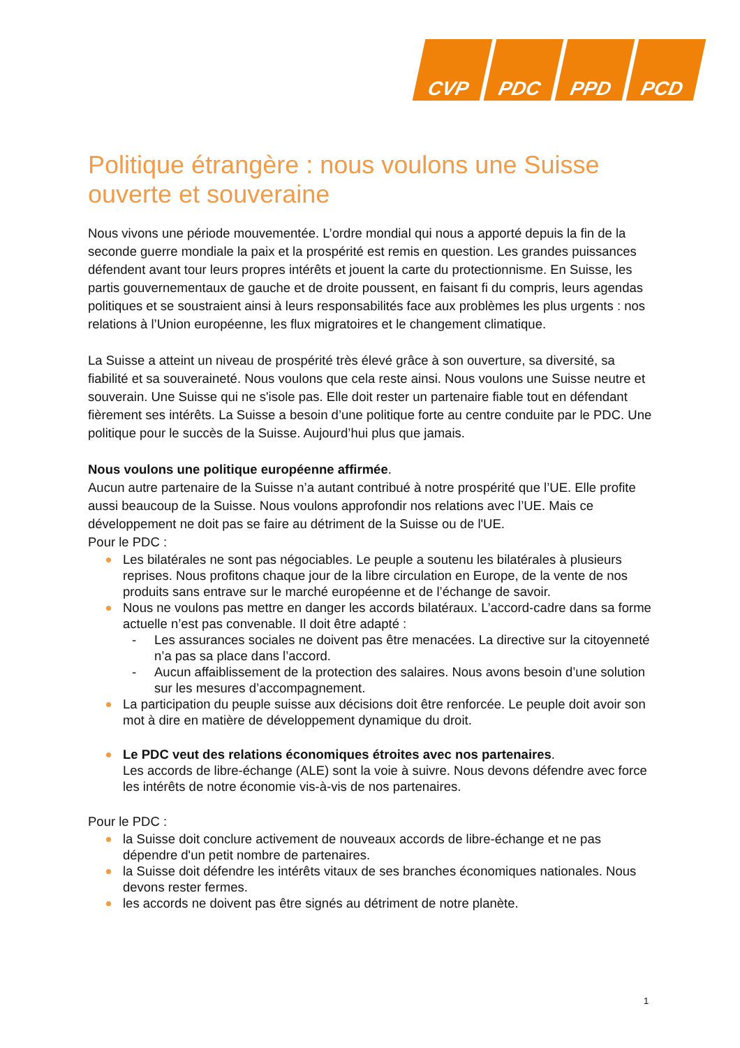CVP PDC PPD PCD
Politique étrangère : nous voulons une Suisse ouverte et souveraine
Nous vivons une période mouvementée. L’ordre mondial qui nous a apporté depuis la fin de la seconde guerre mondiale la paix et la prospérité est remis en question. Les grandes puissances défendent avant tour leurs propres intérêts et jouent la carte du protectionnisme. En Suisse, les partis gouvernementaux de gauche et de droite poussent, en faisant fi du compris, leurs agendas politiques et se soustraient ainsi à leurs responsabilités face aux problèmes les plus urgents : nos relations à l’Union européenne, les flux migratoires et le changement climatique.
La Suisse a atteint un niveau de prospérité très élevé grâce à son ouverture, sa diversité, sa fiabilité et sa souveraineté. Nous voulons que cela reste ainsi. Nous voulons une Suisse neutre et souverain. Une Suisse qui ne s'isole pas. Elle doit rester un partenaire fiable tout en défendant fièrement ses intérêts. La Suisse a besoin d’une politique forte au centre conduite par le PDC. Une politique pour le succès de la Suisse. Aujourd’hui plus que jamais.
Nous voulons une politique européenne affirmée.
Aucun autre partenaire de la Suisse n’a autant contribué à notre prospérité que l’UE. Elle profite aussi beaucoup de la Suisse. Nous voulons approfondir nos relations avec l’UE. Mais ce développement ne doit pas se faire au détriment de la Suisse ou de l'UE.
Pour le PDC :
Les bilatérales ne sont pas négociables. Le peuple a soutenu les bilatérales à plusieurs reprises. Nous profitons chaque jour de la libre circulation en Europe, de la vente de nos produits sans entrave sur le marché européenne et de l’échange de savoir.
Nous ne voulons pas mettre en danger les accords bilatéraux. L’accord-cadre dans sa forme actuelle n’est pas convenable. Il doit être adapté :
- Les assurances sociales ne doivent pas être menacées. La directive sur la citoyenneté n’a pas sa place dans l’accord.
- Aucun affaiblissement de la protection des salaires. Nous avons besoin d’une solution sur les mesures d’accompagnement.
La participation du peuple suisse aux décisions doit être renforcée. Le peuple doit avoir son mot à dire en matière de développement dynamique du droit.
Le PDC veut des relations économiques étroites avec nos partenaires.
Les accords de libre-échange (ALE) sont la voie à suivre. Nous devons défendre avec force les intérêts de notre économie vis-à-vis de nos partenaires.
Pour le PDC :
la Suisse doit conclure activement de nouveaux accords de libre-échange et ne pas dépendre d'un petit nombre de partenaires.
la Suisse doit défendre les intérêts vitaux de ses branches économiques nationales. Nous devons rester fermes.
les accords ne doivent pas être signés au détriment de notre planète.
1